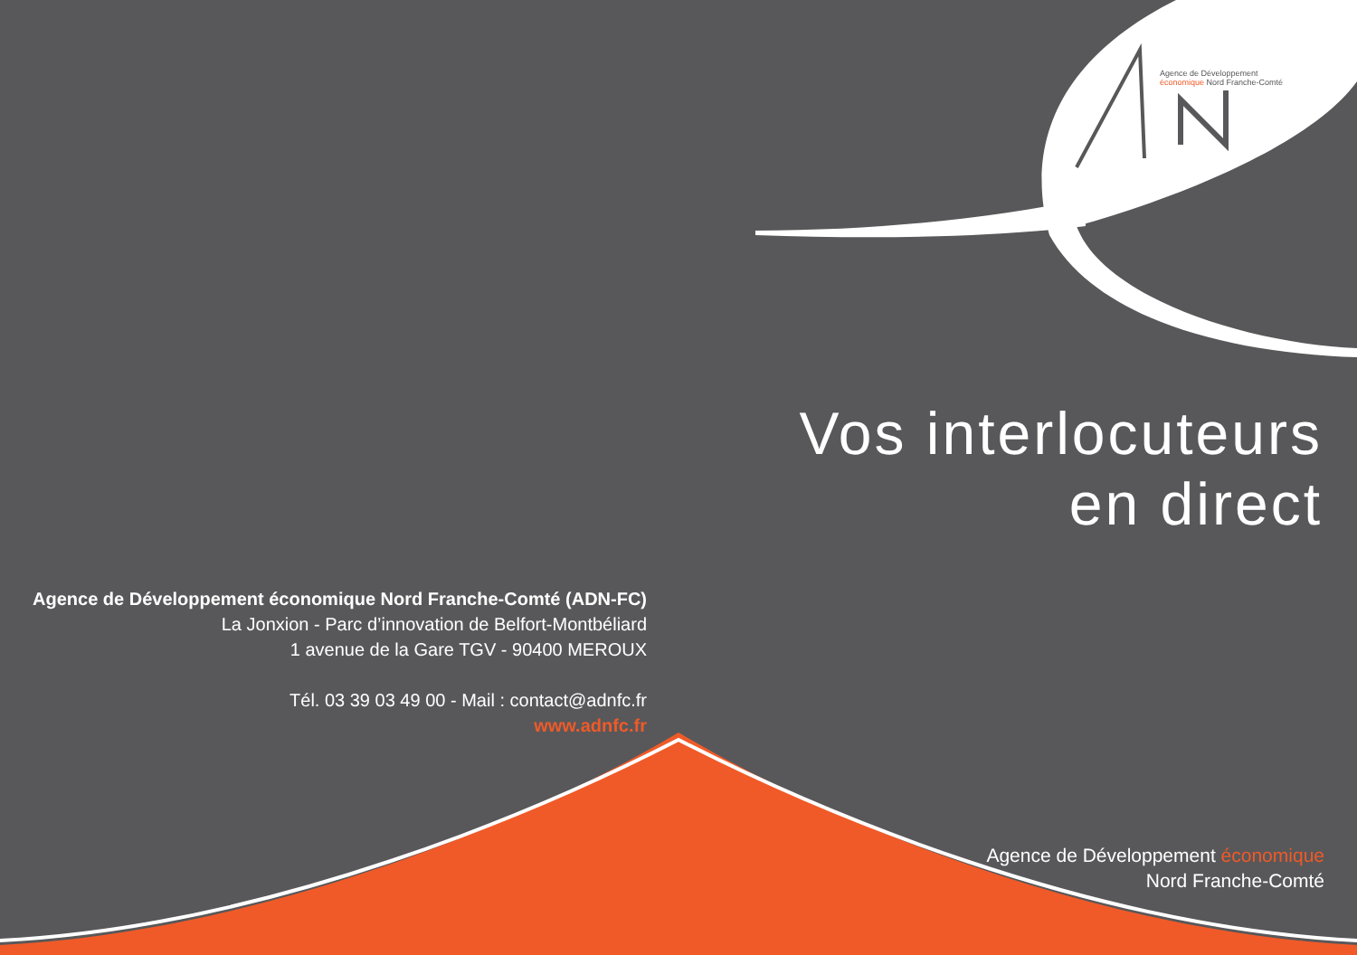Agence de Développement
économique Nord Franche-Comté
Vos interlocuteurs
en direct
Agence de Développement économique Nord Franche-Comté (ADN-FC)
La Jonxion - Parc d’innovation de Belfort-Montbéliard
1 avenue de la Gare TGV - 90400 MEROUX
Tél. 03 39 03 49 00 - Mail : contact@adnfc.fr
www.adnfc.fr
Agence de Développement économique
Nord Franche-Comté